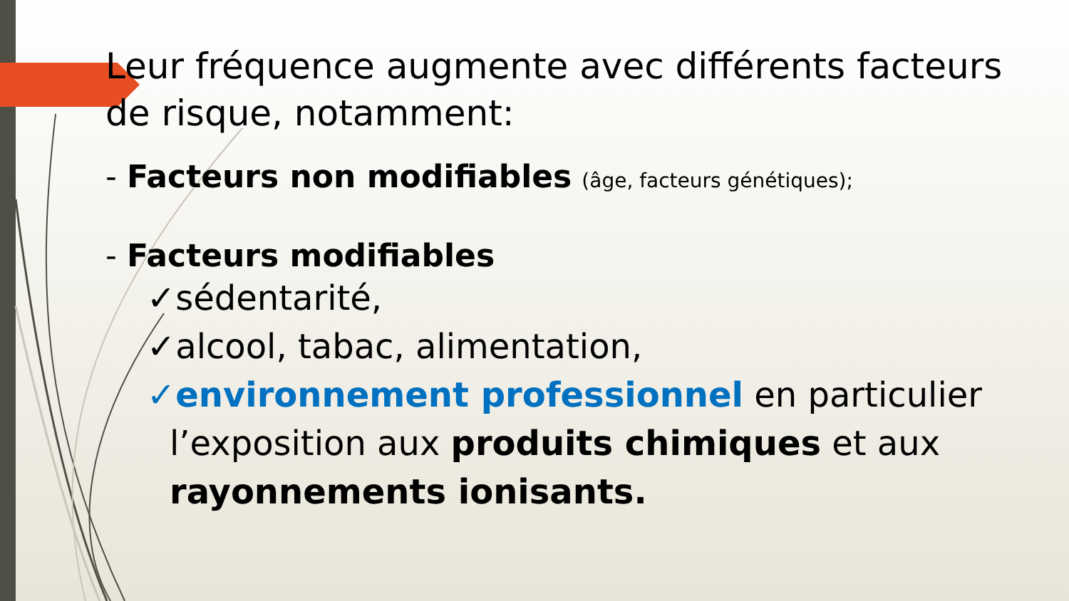Leur fréquence augmente avec différents facteurs de risque, notamment:
- Facteurs non modifiables (âge, facteurs génétiques);
- Facteurs modifiables
✓sédentarité,
✓alcool, tabac, alimentation,
✓environnement professionnel en particulier
l’exposition aux produits chimiques et aux rayonnements ionisants.